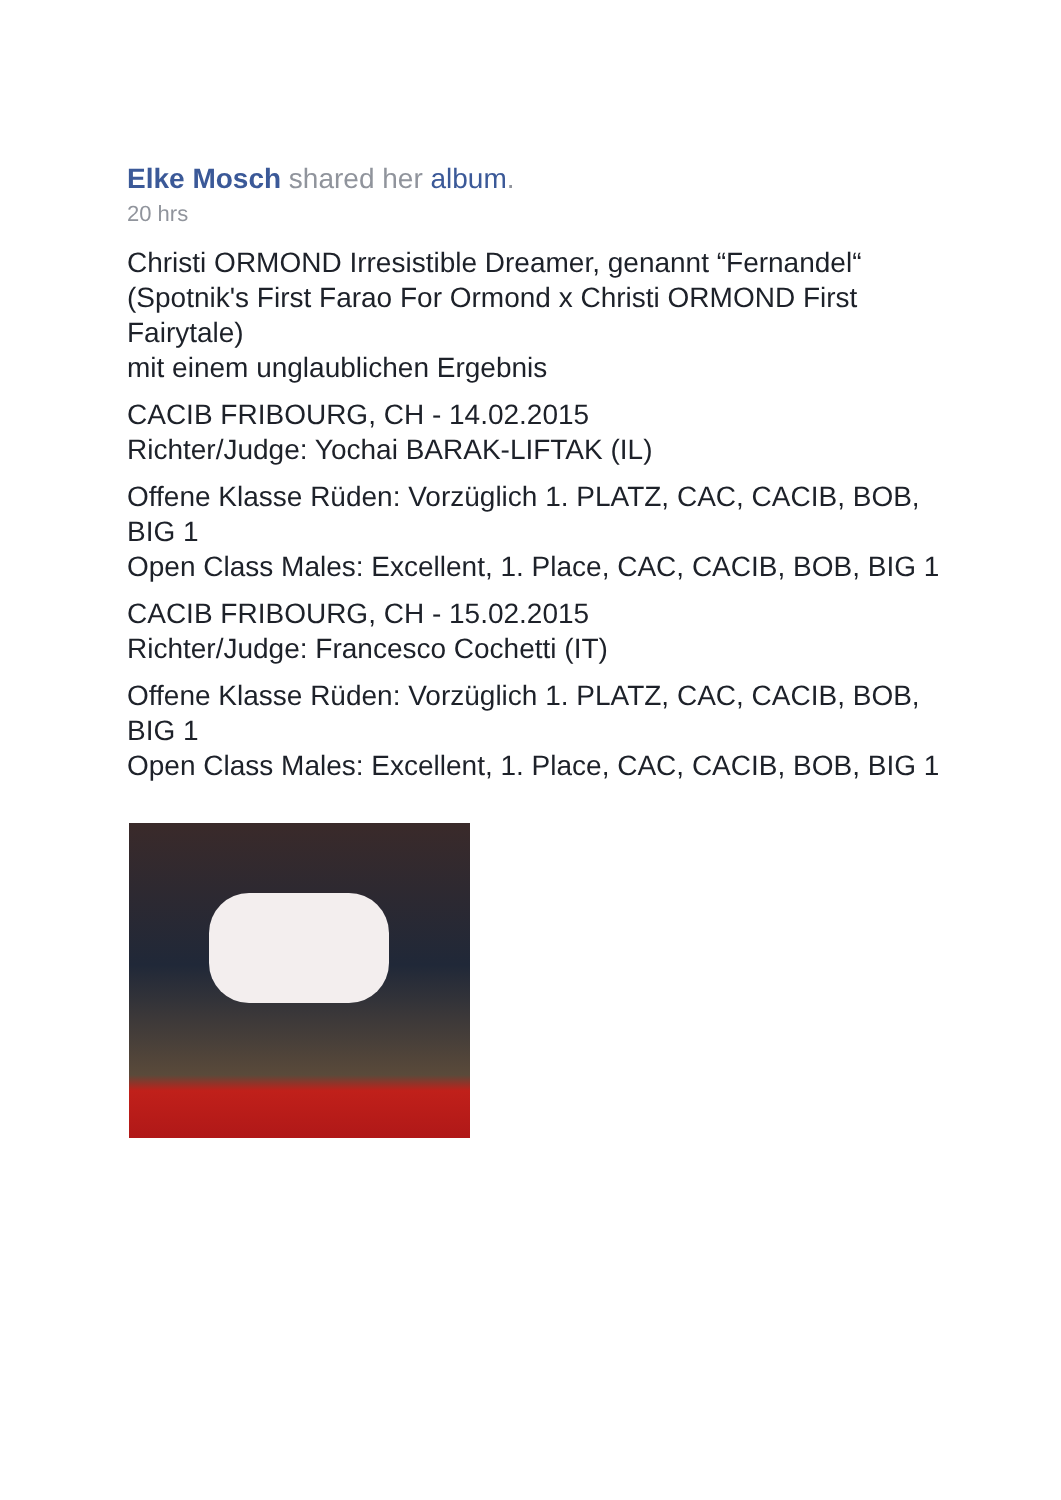Elke Mosch shared her album.
20 hrs
Christi ORMOND Irresistible Dreamer, genannt “Fernandel“ (Spotnik's First Farao For Ormond x Christi ORMOND First Fairytale)
mit einem unglaublichen Ergebnis
CACIB FRIBOURG, CH - 14.02.2015
Richter/Judge: Yochai BARAK-LIFTAK (IL)
Offene Klasse Rüden: Vorzüglich 1. PLATZ, CAC, CACIB, BOB, BIG 1
Open Class Males: Excellent, 1. Place, CAC, CACIB, BOB, BIG 1
CACIB FRIBOURG, CH - 15.02.2015
Richter/Judge: Francesco Cochetti (IT)
Offene Klasse Rüden: Vorzüglich 1. PLATZ, CAC, CACIB, BOB, BIG 1
Open Class Males: Excellent, 1. Place, CAC, CACIB, BOB, BIG 1